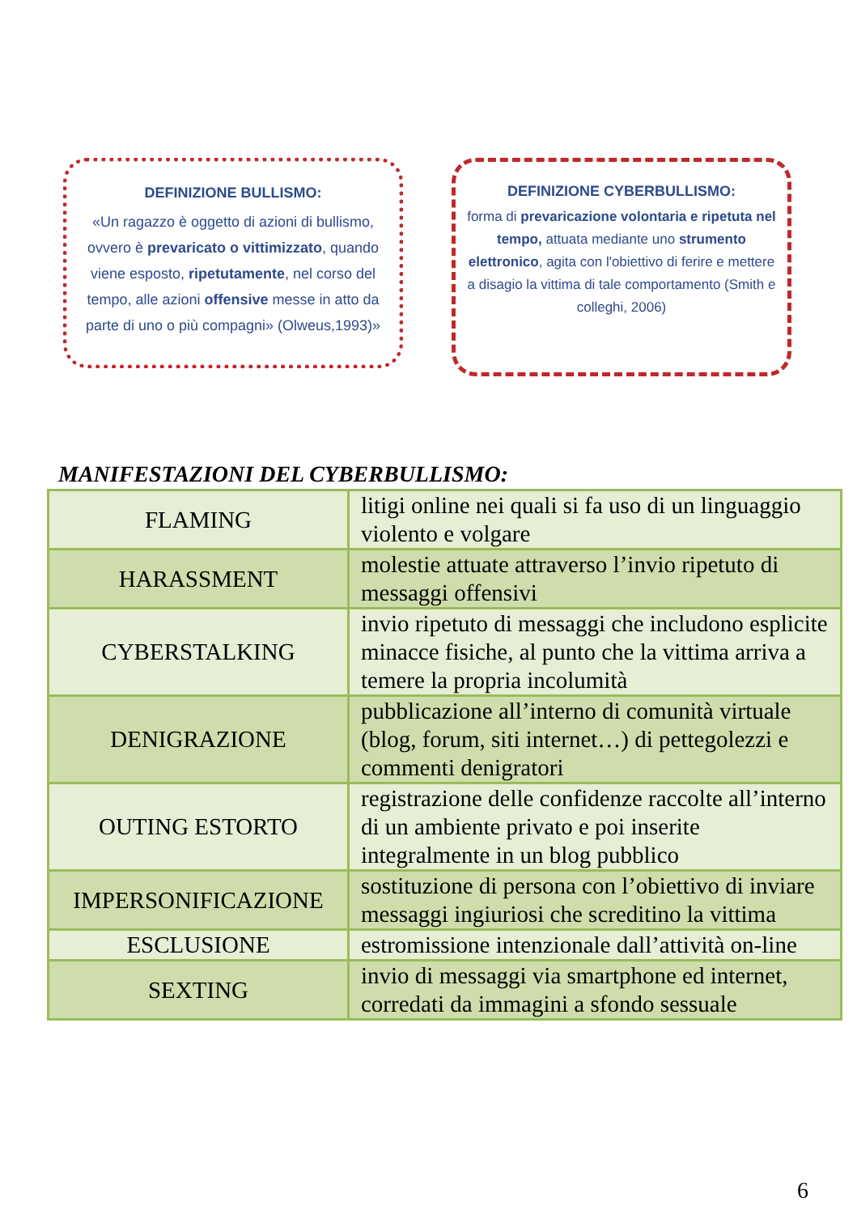DEFINIZIONE BULLISMO:
«Un ragazzo è oggetto di azioni di bullismo, ovvero è prevaricato o vittimizzato, quando viene esposto, ripetutamente, nel corso del tempo, alle azioni offensive messe in atto da parte di uno o più compagni» (Olweus,1993)»
DEFINIZIONE CYBERBULLISMO:
forma di prevaricazione volontaria e ripetuta nel tempo, attuata mediante uno strumento elettronico, agita con l'obiettivo di ferire e mettere a disagio la vittima di tale comportamento (Smith e colleghi, 2006)
MANIFESTAZIONI DEL CYBERBULLISMO:
| FLAMING | litigi online nei quali si fa uso di un linguaggio violento e volgare |
| HARASSMENT | molestie attuate attraverso l’invio ripetuto di messaggi offensivi |
| CYBERSTALKING | invio ripetuto di messaggi che includono esplicite minacce fisiche, al punto che la vittima arriva a temere la propria incolumità |
| DENIGRAZIONE | pubblicazione all’interno di comunità virtuale (blog, forum, siti internet…) di pettegolezzi e commenti denigratori |
| OUTING ESTORTO | registrazione delle confidenze raccolte all’interno di un ambiente privato e poi inserite integralmente in un blog pubblico |
| IMPERSONIFICAZIONE | sostituzione di persona con l’obiettivo di inviare messaggi ingiuriosi che screditino la vittima |
| ESCLUSIONE | estromissione intenzionale dall’attività on-line |
| SEXTING | invio di messaggi via smartphone ed internet, corredati da immagini a sfondo sessuale |
6